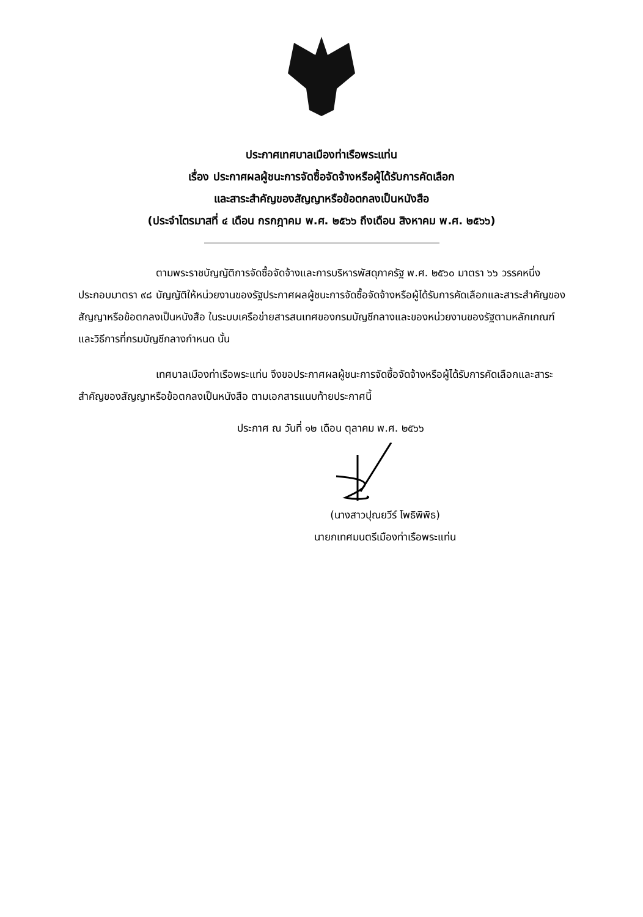ประกาศเทศบาลเมืองท่าเรือพระแท่น
เรื่อง ประกาศผลผู้ชนะการจัดซื้อจัดจ้างหรือผู้ได้รับการคัดเลือก
และสาระสำคัญของสัญญาหรือข้อตกลงเป็นหนังสือ
(ประจำไตรมาสที่ ๔ เดือน กรกฎาคม พ.ศ. ๒๕๖๖ ถึงเดือน สิงหาคม พ.ศ. ๒๕๖๖)
ตามพระราชบัญญัติการจัดซื้อจัดจ้างและการบริหารพัสดุภาครัฐ พ.ศ. ๒๕๖๐ มาตรา ๖๖ วรรคหนึ่งประกอบมาตรา ๙๘ บัญญัติให้หน่วยงานของรัฐประกาศผลผู้ชนะการจัดซื้อจัดจ้างหรือผู้ได้รับการคัดเลือกและสาระสำคัญของสัญญาหรือข้อตกลงเป็นหนังสือ ในระบบเครือข่ายสารสนเทศของกรมบัญชีกลางและของหน่วยงานของรัฐตามหลักเกณฑ์และวิธีการที่กรมบัญชีกลางกำหนด นั้น
เทศบาลเมืองท่าเรือพระแท่น จึงขอประกาศผลผู้ชนะการจัดซื้อจัดจ้างหรือผู้ได้รับการคัดเลือกและสาระสำคัญของสัญญาหรือข้อตกลงเป็นหนังสือ ตามเอกสารแนบท้ายประกาศนี้
ประกาศ ณ วันที่ ๑๒ เดือน ตุลาคม พ.ศ. ๒๕๖๖
(นางสาวปุณยวีร์ โพธิพิพิธ)
นายกเทศมนตรีเมืองท่าเรือพระแท่น